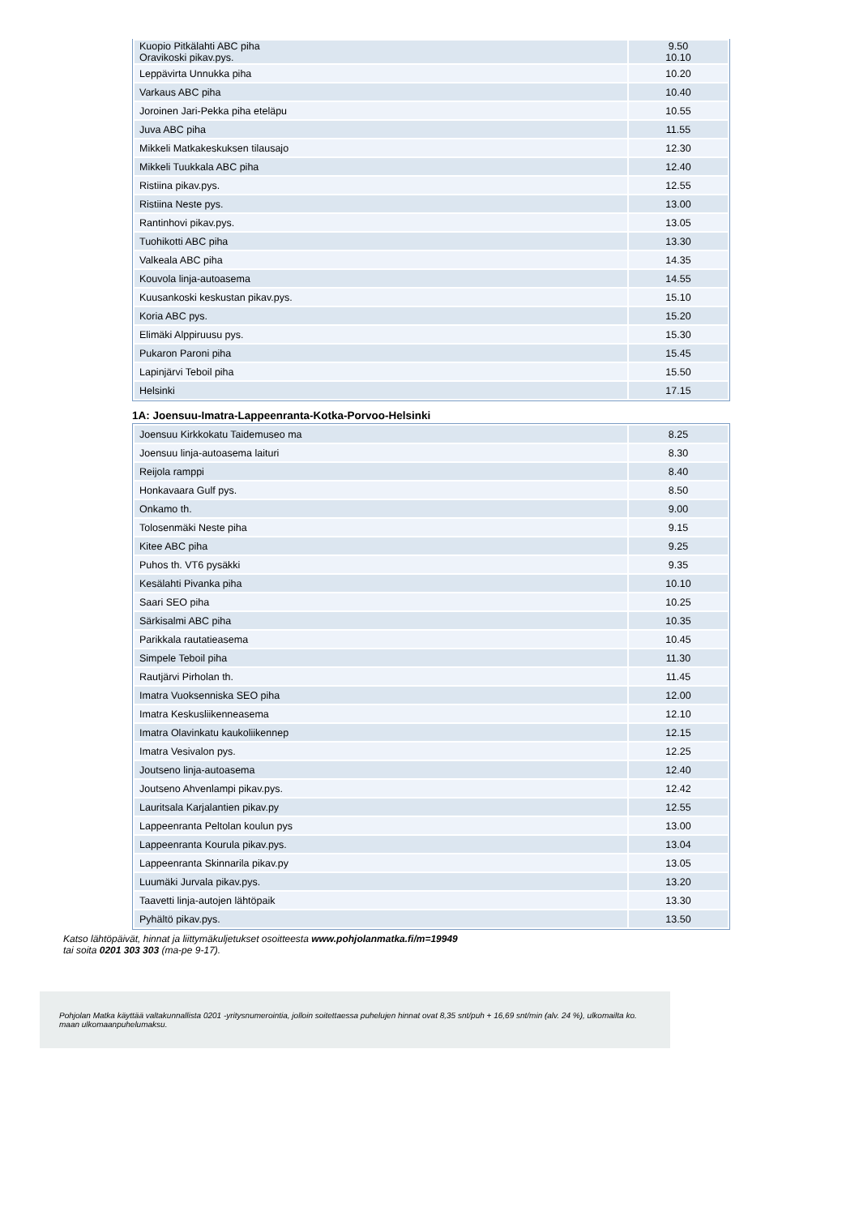| Kuopio Pitkälahti ABC piha Oravikoski pikav.pys. | 9.50 10.10 |
| Leppävirta Unnukka piha | 10.20 |
| Varkaus ABC piha | 10.40 |
| Joroinen Jari-Pekka piha eteläpu | 10.55 |
| Juva ABC piha | 11.55 |
| Mikkeli Matkakeskuksen tilausajo | 12.30 |
| Mikkeli Tuukkala ABC piha | 12.40 |
| Ristiina pikav.pys. | 12.55 |
| Ristiina Neste pys. | 13.00 |
| Rantinhovi pikav.pys. | 13.05 |
| Tuohikotti ABC piha | 13.30 |
| Valkeala ABC piha | 14.35 |
| Kouvola linja-autoasema | 14.55 |
| Kuusankoski keskustan pikav.pys. | 15.10 |
| Koria ABC pys. | 15.20 |
| Elimäki Alppiruusu pys. | 15.30 |
| Pukaron Paroni piha | 15.45 |
| Lapinjärvi Teboil piha | 15.50 |
| Helsinki | 17.15 |
1A: Joensuu-Imatra-Lappeenranta-Kotka-Porvoo-Helsinki
| Joensuu Kirkkokatu Taidemuseo ma | 8.25 |
| Joensuu linja-autoasema laituri | 8.30 |
| Reijola ramppi | 8.40 |
| Honkavaara Gulf pys. | 8.50 |
| Onkamo th. | 9.00 |
| Tolosenmäki Neste piha | 9.15 |
| Kitee ABC piha | 9.25 |
| Puhos th. VT6 pysäkki | 9.35 |
| Kesälahti Pivanka piha | 10.10 |
| Saari SEO piha | 10.25 |
| Särkisalmi ABC piha | 10.35 |
| Parikkala rautatieasema | 10.45 |
| Simpele Teboil piha | 11.30 |
| Rautjärvi Pirholan th. | 11.45 |
| Imatra Vuoksenniska SEO piha | 12.00 |
| Imatra Keskusliikenneasema | 12.10 |
| Imatra Olavinkatu kaukoliikennep | 12.15 |
| Imatra Vesivalon pys. | 12.25 |
| Joutseno linja-autoasema | 12.40 |
| Joutseno Ahvenlampi pikav.pys. | 12.42 |
| Lauritsala Karjalantien pikav.py | 12.55 |
| Lappeenranta Peltolan koulun pys | 13.00 |
| Lappeenranta Kourula pikav.pys. | 13.04 |
| Lappeenranta Skinnarila pikav.py | 13.05 |
| Luumäki Jurvala pikav.pys. | 13.20 |
| Taavetti linja-autojen lähtöpaik | 13.30 |
| Pyhältö pikav.pys. | 13.50 |
Katso lähtöpäivät, hinnat ja liittymäkuljetukset osoitteesta www.pohjolanmatka.fi/m=19949
tai soita 0201 303 303 (ma-pe 9-17).
Pohjolan Matka käyttää valtakunnallista 0201 -yritysnumerointia, jolloin soitettaessa puhelujen hinnat ovat 8,35 snt/puh + 16,69 snt/min (alv. 24 %), ulkomailta ko. maan ulkomaanpuhelumaksu.